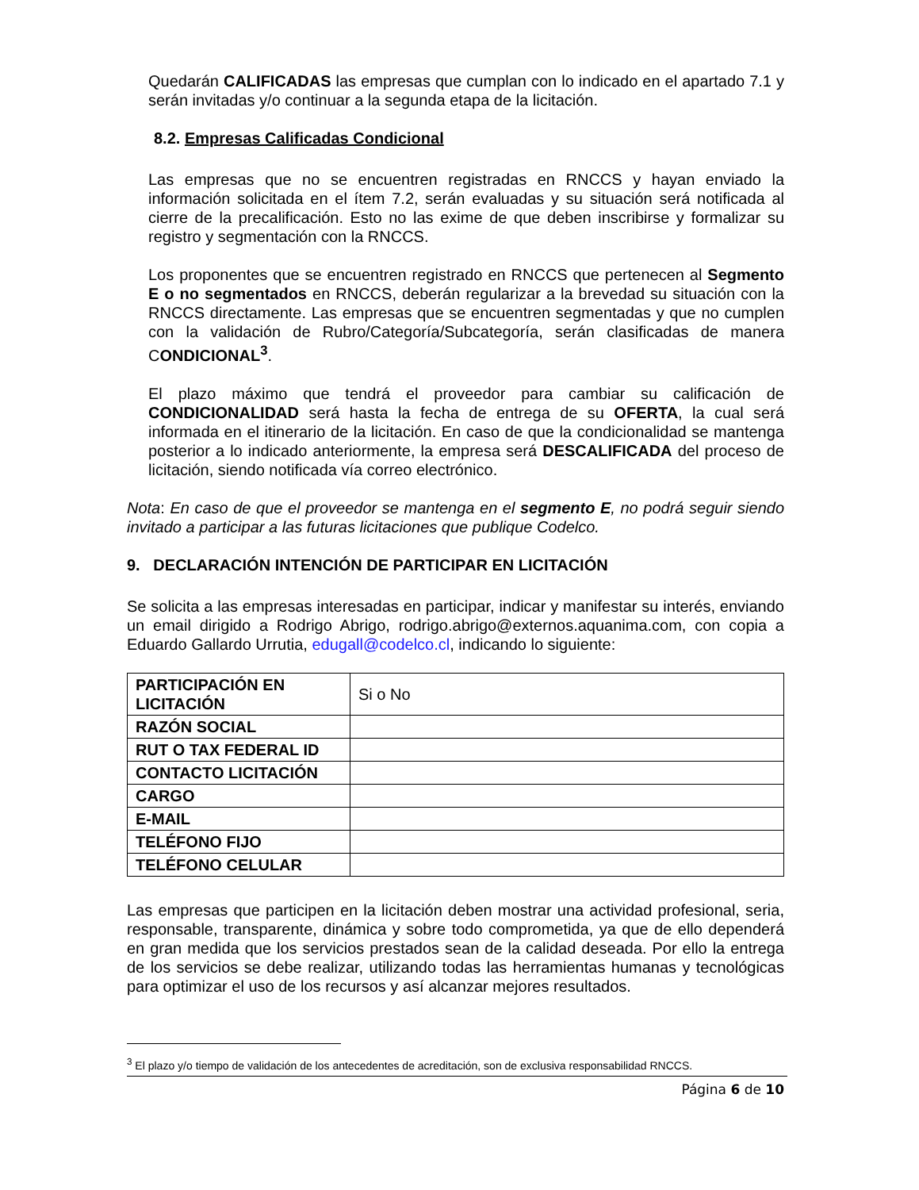Quedarán CALIFICADAS las empresas que cumplan con lo indicado en el apartado 7.1 y serán invitadas y/o continuar a la segunda etapa de la licitación.
8.2. Empresas Calificadas Condicional
Las empresas que no se encuentren registradas en RNCCS y hayan enviado la información solicitada en el ítem 7.2, serán evaluadas y su situación será notificada al cierre de la precalificación. Esto no las exime de que deben inscribirse y formalizar su registro y segmentación con la RNCCS.
Los proponentes que se encuentren registrado en RNCCS que pertenecen al Segmento E o no segmentados en RNCCS, deberán regularizar a la brevedad su situación con la RNCCS directamente. Las empresas que se encuentren segmentadas y que no cumplen con la validación de Rubro/Categoría/Subcategoría, serán clasificadas de manera CONDICIONAL<sup>3</sup>.
El plazo máximo que tendrá el proveedor para cambiar su calificación de CONDICIONALIDAD será hasta la fecha de entrega de su OFERTA, la cual será informada en el itinerario de la licitación. En caso de que la condicionalidad se mantenga posterior a lo indicado anteriormente, la empresa será DESCALIFICADA del proceso de licitación, siendo notificada vía correo electrónico.
Nota: En caso de que el proveedor se mantenga en el segmento E, no podrá seguir siendo invitado a participar a las futuras licitaciones que publique Codelco.
9. DECLARACIÓN INTENCIÓN DE PARTICIPAR EN LICITACIÓN
Se solicita a las empresas interesadas en participar, indicar y manifestar su interés, enviando un email dirigido a Rodrigo Abrigo, rodrigo.abrigo@externos.aquanima.com, con copia a Eduardo Gallardo Urrutia, edugall@codelco.cl, indicando lo siguiente:
| PARTICIPACIÓN EN LICITACIÓN | Si o No |
| RAZÓN SOCIAL | |
| RUT O TAX FEDERAL ID | |
| CONTACTO LICITACIÓN | |
| CARGO | |
| E-MAIL | |
| TELÉFONO FIJO | |
| TELÉFONO CELULAR | |
Las empresas que participen en la licitación deben mostrar una actividad profesional, seria, responsable, transparente, dinámica y sobre todo comprometida, ya que de ello dependerá en gran medida que los servicios prestados sean de la calidad deseada. Por ello la entrega de los servicios se debe realizar, utilizando todas las herramientas humanas y tecnológicas para optimizar el uso de los recursos y así alcanzar mejores resultados.
<sup>3</sup> El plazo y/o tiempo de validación de los antecedentes de acreditación, son de exclusiva responsabilidad RNCCS.
Página 6 de 10